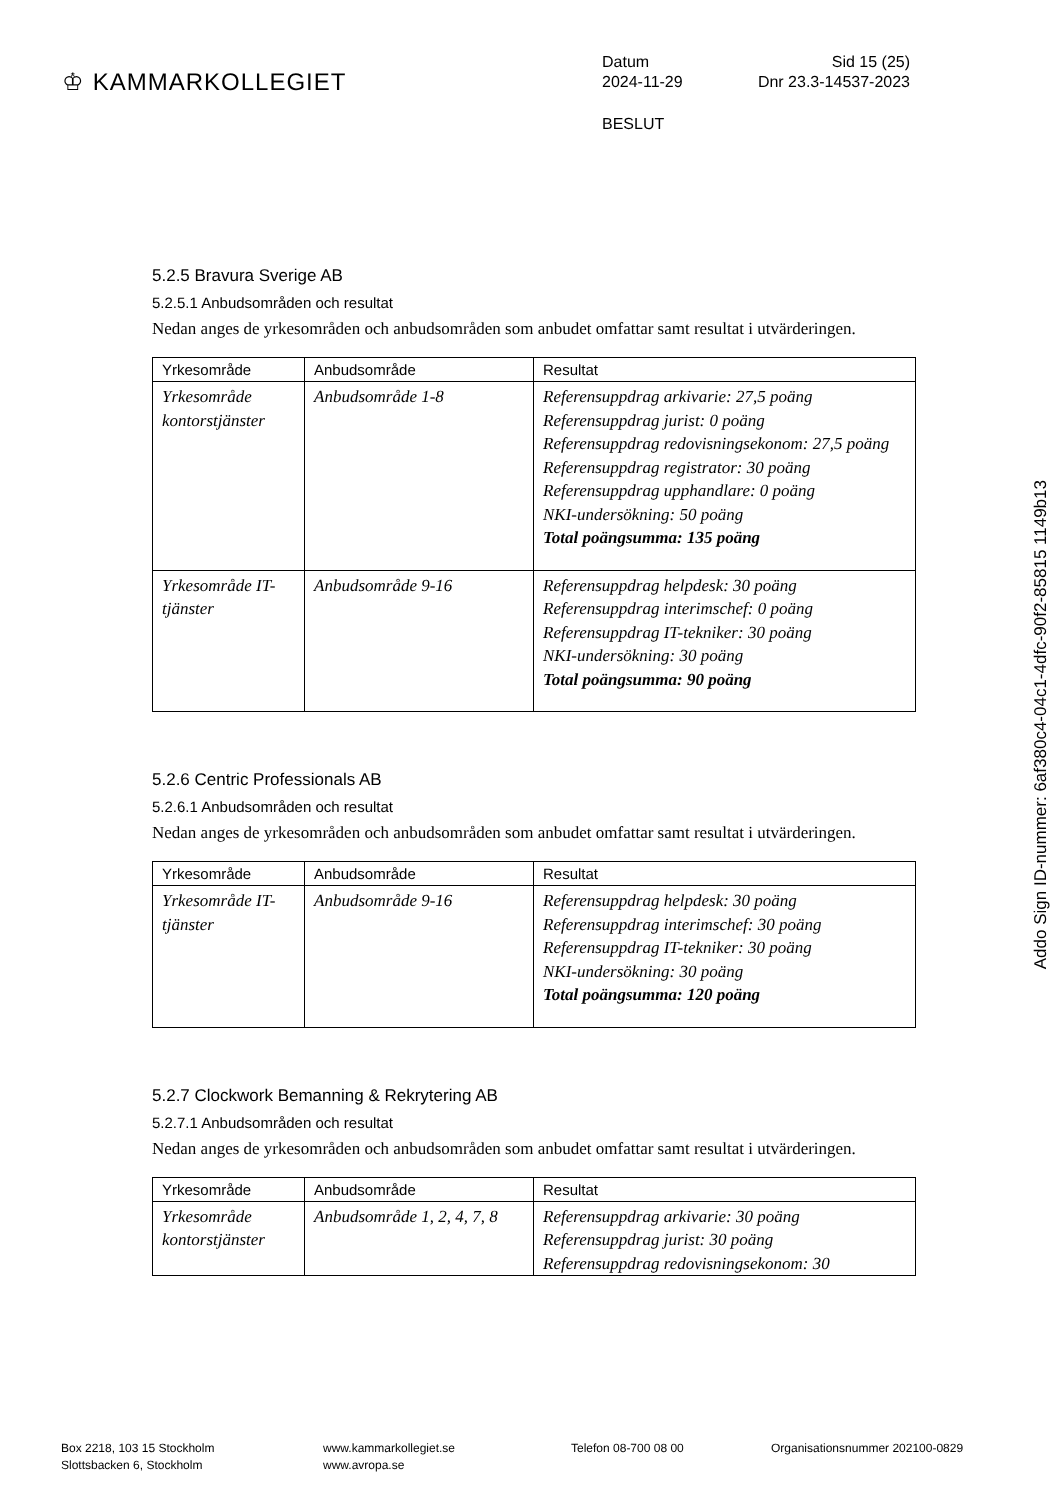♔ KAMMARKOLLEGIET
Datum Sid 15 (25)
2024-11-29 Dnr 23.3-14537-2023
BESLUT
5.2.5 Bravura Sverige AB
5.2.5.1 Anbudsområden och resultat
Nedan anges de yrkesområden och anbudsområden som anbudet omfattar samt resultat i utvärderingen.
| Yrkesområde | Anbudsområde | Resultat |
| --- | --- | --- |
| Yrkesområde kontorstjänster | Anbudsområde 1-8 | Referensuppdrag arkivarie: 27,5 poäng Referensuppdrag jurist: 0 poäng Referensuppdrag redovisningsekonom: 27,5 poäng Referensuppdrag registrator: 30 poäng Referensuppdrag upphandlare: 0 poäng NKI-undersökning: 50 poäng Total poängsumma: 135 poäng |
| Yrkesområde IT-tjänster | Anbudsområde 9-16 | Referensuppdrag helpdesk: 30 poäng Referensuppdrag interimschef: 0 poäng Referensuppdrag IT-tekniker: 30 poäng NKI-undersökning: 30 poäng Total poängsumma: 90 poäng |
5.2.6 Centric Professionals AB
5.2.6.1 Anbudsområden och resultat
Nedan anges de yrkesområden och anbudsområden som anbudet omfattar samt resultat i utvärderingen.
| Yrkesområde | Anbudsområde | Resultat |
| --- | --- | --- |
| Yrkesområde IT-tjänster | Anbudsområde 9-16 | Referensuppdrag helpdesk: 30 poäng Referensuppdrag interimschef: 30 poäng Referensuppdrag IT-tekniker: 30 poäng NKI-undersökning: 30 poäng Total poängsumma: 120 poäng |
5.2.7 Clockwork Bemanning & Rekrytering AB
5.2.7.1 Anbudsområden och resultat
Nedan anges de yrkesområden och anbudsområden som anbudet omfattar samt resultat i utvärderingen.
| Yrkesområde | Anbudsområde | Resultat |
| --- | --- | --- |
| Yrkesområde kontorstjänster | Anbudsområde 1, 2, 4, 7, 8 | Referensuppdrag arkivarie: 30 poäng Referensuppdrag jurist: 30 poäng Referensuppdrag redovisningsekonom: 30 |
Addo Sign ID-nummer: 6af380c4-04c1-4dfc-90f2-85815 1149b13
Box 2218, 103 15 Stockholm
Slottsbacken 6, Stockholm
www.kammarkollegiet.se
www.avropa.se
Telefon 08-700 08 00 Organisationsnummer 202100-0829